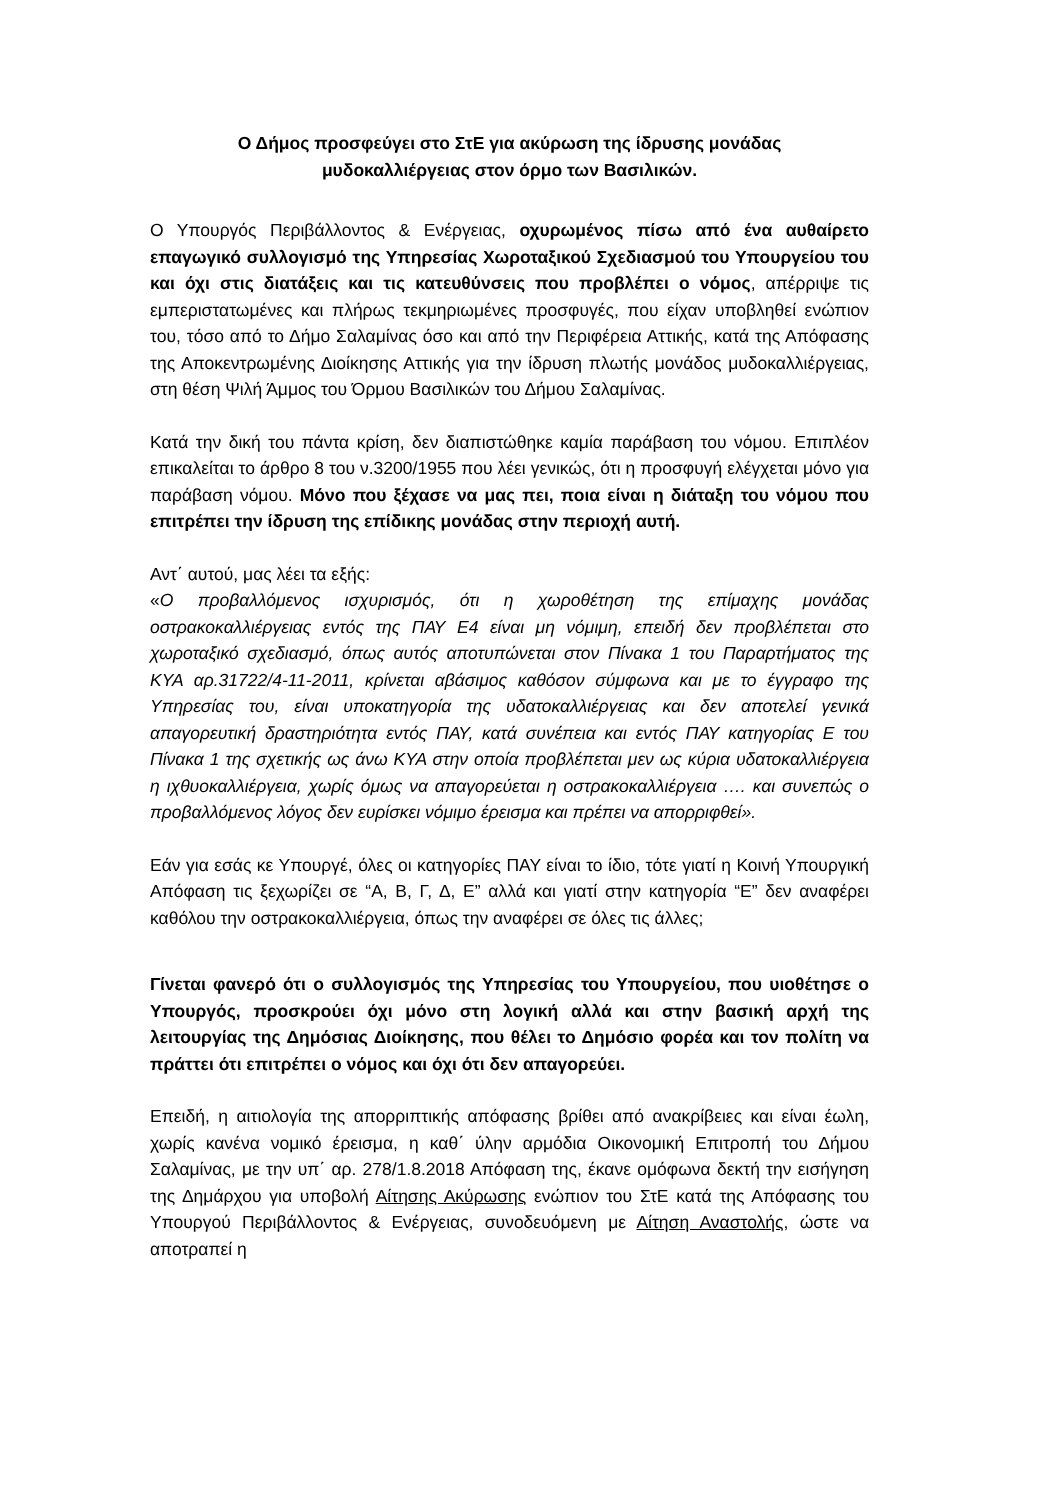Ο Δήμος προσφεύγει στο ΣτΕ για ακύρωση της ίδρυσης μονάδας
μυδοκαλλιέργειας στον όρμο των Βασιλικών.
Ο Υπουργός Περιβάλλοντος & Ενέργειας, οχυρωμένος πίσω από ένα αυθαίρετο επαγωγικό συλλογισμό της Υπηρεσίας Χωροταξικού Σχεδιασμού του Υπουργείου του και όχι στις διατάξεις και τις κατευθύνσεις που προβλέπει ο νόμος, απέρριψε τις εμπεριστατωμένες και πλήρως τεκμηριωμένες προσφυγές, που είχαν υποβληθεί ενώπιον του, τόσο από το Δήμο Σαλαμίνας όσο και από την Περιφέρεια Αττικής, κατά της Απόφασης της Αποκεντρωμένης Διοίκησης Αττικής για την ίδρυση πλωτής μονάδος μυδοκαλλιέργειας, στη θέση Ψιλή Άμμος του Όρμου Βασιλικών του Δήμου Σαλαμίνας.
Κατά την δική του πάντα κρίση, δεν διαπιστώθηκε καμία παράβαση του νόμου. Επιπλέον επικαλείται το άρθρο 8 του ν.3200/1955 που λέει γενικώς, ότι η προσφυγή ελέγχεται μόνο για παράβαση νόμου. Μόνο που ξέχασε να μας πει, ποια είναι η διάταξη του νόμου που επιτρέπει την ίδρυση της επίδικης μονάδας στην περιοχή αυτή.
Αντ΄ αυτού, μας λέει τα εξής:
«Ο προβαλλόμενος ισχυρισμός, ότι η χωροθέτηση της επίμαχης μονάδας οστρακοκαλλιέργειας εντός της ΠΑΥ Ε4 είναι μη νόμιμη, επειδή δεν προβλέπεται στο χωροταξικό σχεδιασμό, όπως αυτός αποτυπώνεται στον Πίνακα 1 του Παραρτήματος της ΚΥΑ αρ.31722/4-11-2011, κρίνεται αβάσιμος καθόσον σύμφωνα και με το έγγραφο της Υπηρεσίας του, είναι υποκατηγορία της υδατοκαλλιέργειας και δεν αποτελεί γενικά απαγορευτική δραστηριότητα εντός ΠΑΥ, κατά συνέπεια και εντός ΠΑΥ κατηγορίας Ε του Πίνακα 1 της σχετικής ως άνω ΚΥΑ στην οποία προβλέπεται μεν ως κύρια υδατοκαλλιέργεια η ιχθυοκαλλιέργεια, χωρίς όμως να απαγορεύεται η οστρακοκαλλιέργεια …. και συνεπώς ο προβαλλόμενος λόγος δεν ευρίσκει νόμιμο έρεισμα και πρέπει να απορριφθεί».
Εάν για εσάς κε Υπουργέ, όλες οι κατηγορίες ΠΑΥ είναι το ίδιο, τότε γιατί η Κοινή Υπουργική Απόφαση τις ξεχωρίζει σε “Α, Β, Γ, Δ, Ε” αλλά και γιατί στην κατηγορία “Ε” δεν αναφέρει καθόλου την οστρακοκαλλιέργεια, όπως την αναφέρει σε όλες τις άλλες;
Γίνεται φανερό ότι ο συλλογισμός της Υπηρεσίας του Υπουργείου, που υιοθέτησε ο Υπουργός, προσκρούει όχι μόνο στη λογική αλλά και στην βασική αρχή της λειτουργίας της Δημόσιας Διοίκησης, που θέλει το Δημόσιο φορέα και τον πολίτη να πράττει ότι επιτρέπει ο νόμος και όχι ότι δεν απαγορεύει.
Επειδή, η αιτιολογία της απορριπτικής απόφασης βρίθει από ανακρίβειες και είναι έωλη, χωρίς κανένα νομικό έρεισμα, η καθ΄ ύλην αρμόδια Οικονομική Επιτροπή του Δήμου Σαλαμίνας, με την υπ΄ αρ. 278/1.8.2018 Απόφαση της, έκανε ομόφωνα δεκτή την εισήγηση της Δημάρχου για υποβολή Αίτησης Ακύρωσης ενώπιον του ΣτΕ κατά της Απόφασης του Υπουργού Περιβάλλοντος & Ενέργειας, συνοδευόμενη με Αίτηση Αναστολής, ώστε να αποτραπεί η